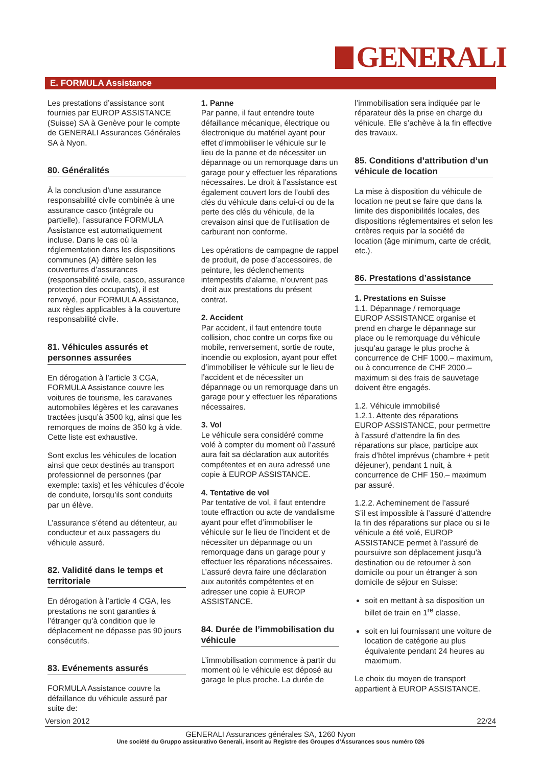GENERALI
E. FORMULA Assistance
Les prestations d’assistance sont fournies par EUROP ASSISTANCE (Suisse) SA à Genève pour le compte de GENERALI Assurances Générales SA à Nyon.
80. Généralités
À la conclusion d’une assurance responsabilité civile combinée à une assurance casco (intégrale ou partielle), l’assurance FORMULA Assistance est automatiquement incluse. Dans le cas où la réglementation dans les dispositions communes (A) diffère selon les couvertures d’assurances (responsabilité civile, casco, assurance protection des occupants), il est renvoyé, pour FORMULA Assistance, aux règles applicables à la couverture responsabilité civile.
81. Véhicules assurés et personnes assurées
En dérogation à l’article 3 CGA, FORMULA Assistance couvre les voitures de tourisme, les caravanes automobiles légères et les caravanes tractées jusqu’à 3500 kg, ainsi que les remorques de moins de 350 kg à vide. Cette liste est exhaustive.
Sont exclus les véhicules de location ainsi que ceux destinés au transport professionnel de personnes (par exemple: taxis) et les véhicules d’école de conduite, lorsqu’ils sont conduits par un élève.
L’assurance s’étend au détenteur, au conducteur et aux passagers du véhicule assuré.
82. Validité dans le temps et territoriale
En dérogation à l’article 4 CGA, les prestations ne sont garanties à l’étranger qu’à condition que le déplacement ne dépasse pas 90 jours consécutifs.
83. Evénements assurés
FORMULA Assistance couvre la défaillance du véhicule assuré par suite de:
1. Panne
Par panne, il faut entendre toute défaillance mécanique, électrique ou électronique du matériel ayant pour effet d’immobiliser le véhicule sur le lieu de la panne et de nécessiter un dépannage ou un remorquage dans un garage pour y effectuer les réparations nécessaires. Le droit à l’assistance est également couvert lors de l’oubli des clés du véhicule dans celui-ci ou de la perte des clés du véhicule, de la crevaison ainsi que de l’utilisation de carburant non conforme.
Les opérations de campagne de rappel de produit, de pose d’accessoires, de peinture, les déclenchements intempestifs d’alarme, n’ouvrent pas droit aux prestations du présent contrat.
2. Accident
Par accident, il faut entendre toute collision, choc contre un corps fixe ou mobile, renversement, sortie de route, incendie ou explosion, ayant pour effet d’immobiliser le véhicule sur le lieu de l’accident et de nécessiter un dépannage ou un remorquage dans un garage pour y effectuer les réparations nécessaires.
3. Vol
Le véhicule sera considéré comme volé à compter du moment où l’assuré aura fait sa déclaration aux autorités compétentes et en aura adressé une copie à EUROP ASSISTANCE.
4. Tentative de vol
Par tentative de vol, il faut entendre toute effraction ou acte de vandalisme ayant pour effet d’immobiliser le véhicule sur le lieu de l’incident et de nécessiter un dépannage ou un remorquage dans un garage pour y effectuer les réparations nécessaires. L’assuré devra faire une déclaration aux autorités compétentes et en adresser une copie à EUROP ASSISTANCE.
84. Durée de l’immobilisation du véhicule
L’immobilisation commence à partir du moment où le véhicule est déposé au garage le plus proche. La durée de
l’immobilisation sera indiquée par le réparateur dès la prise en charge du véhicule. Elle s’achève à la fin effective des travaux.
85. Conditions d’attribution d’un véhicule de location
La mise à disposition du véhicule de location ne peut se faire que dans la limite des disponibilités locales, des dispositions réglementaires et selon les critères requis par la société de location (âge minimum, carte de crédit, etc.).
86. Prestations d’assistance
1. Prestations en Suisse
1.1. Dépannage / remorquage
EUROP ASSISTANCE organise et prend en charge le dépannage sur place ou le remorquage du véhicule jusqu’au garage le plus proche à concurrence de CHF 1000.– maximum, ou à concurrence de CHF 2000.– maximum si des frais de sauvetage doivent être engagés.
1.2. Véhicule immobilisé
1.2.1. Attente des réparations
EUROP ASSISTANCE, pour permettre à l’assuré d’attendre la fin des réparations sur place, participe aux frais d’hôtel imprévus (chambre + petit déjeuner), pendant 1 nuit, à concurrence de CHF 150.– maximum par assuré.
1.2.2. Acheminement de l’assuré
S’il est impossible à l’assuré d’attendre la fin des réparations sur place ou si le véhicule a été volé, EUROP ASSISTANCE permet à l’assuré de poursuivre son déplacement jusqu’à destination ou de retourner à son domicile ou pour un étranger à son domicile de séjour en Suisse:
soit en mettant à sa disposition un billet de train en 1<sup>re</sup> classe,
soit en lui fournissant une voiture de location de catégorie au plus équivalente pendant 24 heures au maximum.
Le choix du moyen de transport appartient à EUROP ASSISTANCE.
Version 2012 22/24
GENERALI Assurances générales SA, 1260 Nyon
Une société du Gruppo assicurativo Generali, inscrit au Registre des Groupes d‘Assurances sous numéro 026